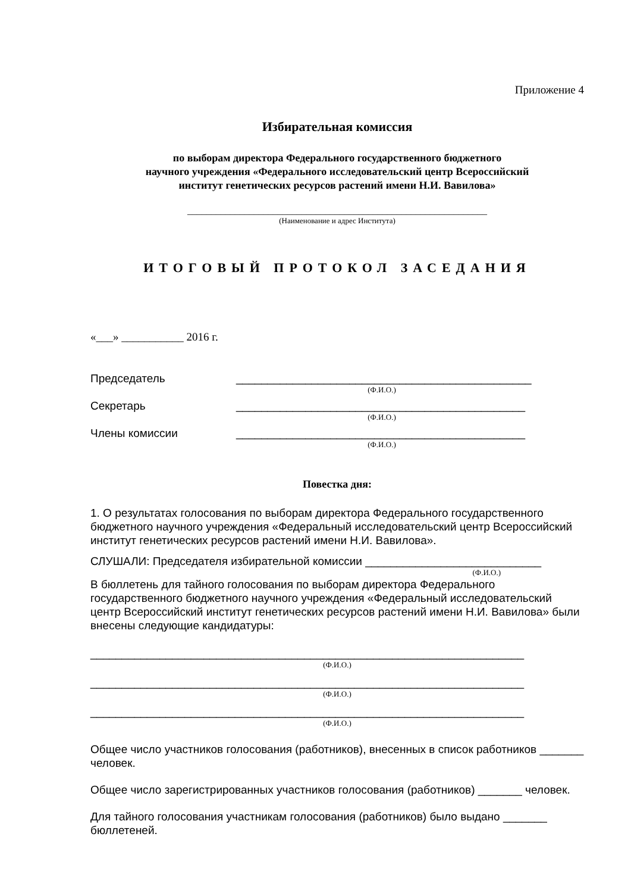Приложение 4
Избирательная комиссия
по выборам директора Федерального государственного бюджетного
научного учреждения «Федерального исследовательский центр Всероссийский
институт генетических ресурсов растений имени Н.И. Вавилова»
_______________________________________________________________
(Наименование и адрес Института)
ИТОГОВЫЙ ПРОТОКОЛ ЗАСЕДАНИЯ
«___» ___________ 2016 г.
Председатель _______________________________________________
(Ф.И.О.)
Секретарь ______________________________________________
(Ф.И.О.)
Члены комиссии ______________________________________________
(Ф.И.О.)
Повестка дня:
1. О результатах голосования по выборам директора Федерального государственного бюджетного научного учреждения «Федеральный исследовательский центр Всероссийский институт генетических ресурсов растений имени Н.И. Вавилова».
СЛУШАЛИ: Председателя избирательной комиссии ____________________________
(Ф.И.О.)
В бюллетень для тайного голосования по выборам директора Федерального государственного бюджетного научного учреждения «Федеральный исследовательский центр Всероссийский институт генетических ресурсов растений имени Н.И. Вавилова» были внесены следующие кандидатуры:
_____________________________________________________________________
(Ф.И.О.)
_____________________________________________________________________
(Ф.И.О.)
_____________________________________________________________________
(Ф.И.О.)
Общее число участников голосования (работников), внесенных в список работников _______ человек.
Общее число зарегистрированных участников голосования (работников) _______ человек.
Для тайного голосования участникам голосования (работников) было выдано _______ бюллетеней.